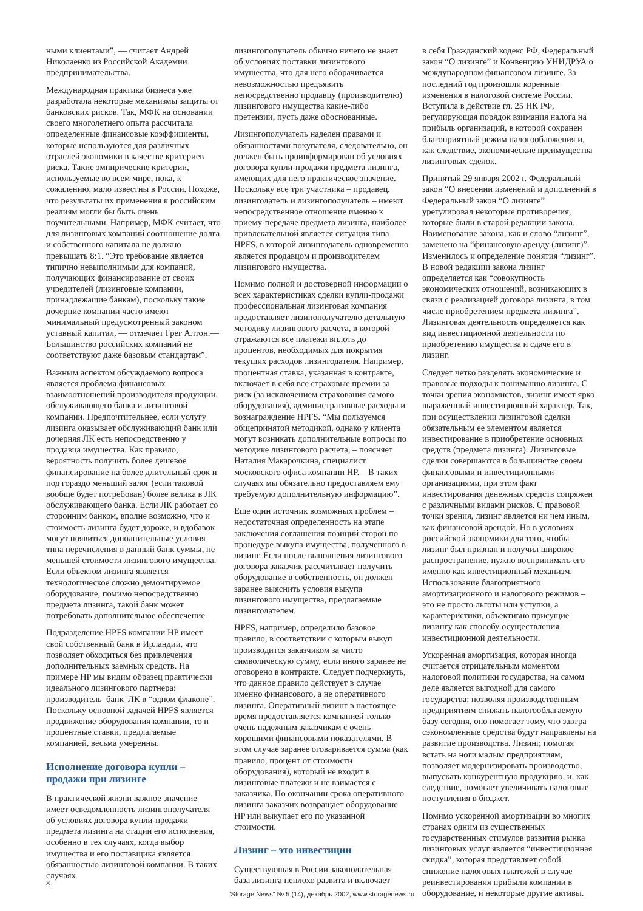ными клиентами”, — считает Андрей Николаенко из Российской Академии предпринимательства.
Международная практика бизнеса уже разработала некоторые механизмы защиты от банковских рисков. Так, МФК на основании своего многолетнего опыта рассчитала определенные финансовые коэффициенты, которые используются для различных отраслей экономики в качестве критериев риска. Такие эмпирические критерии, используемые во всем мире, пока, к сожалению, мало известны в России. Похоже, что результаты их применения к российским реалиям могли бы быть очень поучительными. Например, МФК считает, что для лизинговых компаний соотношение долга и собственного капитала не должно превышать 8:1. “Это требование является типично невыполнимым для компаний, получающих финансирование от своих учредителей (лизинговые компании, принадлежащие банкам), поскольку такие дочерние компании часто имеют минимальный предусмотренный законом уставный капитал, — отмечает Грег Алтон.— Большинство российских компаний не соответствуют даже базовым стандартам”.
Важным аспектом обсуждаемого вопроса является проблема финансовых взаимоотношений производителя продукции, обслуживающего банка и лизинговой компании. Предпочтительнее, если услугу лизинга оказывает обслуживающий банк или дочерняя ЛК есть непосредственно у продавца имущества. Как правило, вероятность получить более дешевое финансирование на более длительный срок и под гораздо меньший залог (если таковой вообще будет потребован) более велика в ЛК обслуживающего банка. Если ЛК работает со сторонним банком, вполне возможно, что и стоимость лизинга будет дороже, и вдобавок могут появиться дополнительные условия типа перечисления в данный банк суммы, не меньшей стоимости лизингового имущества. Если объектом лизинга является технологическое сложно демонтируемое оборудование, помимо непосредственно предмета лизинга, такой банк может потребовать дополнительное обеспечение.
Подразделение HPFS компании HP имеет свой собственный банк в Ирландии, что позволяет обходиться без привлечения дополнительных заемных средств. На примере HP мы видим образец практически идеального лизингового партнера: производитель–банк–ЛК в “одном флаконе”. Поскольку основной задачей HPFS является продвижение оборудования компании, то и процентные ставки, предлагаемые компанией, весьма умеренны.
Исполнение договора купли – продажи при лизинге
В практической жизни важное значение имеет осведомленность лизингополучателя об условиях договора купли-продажи предмета лизинга на стадии его исполнения, особенно в тех случаях, когда выбор имущества и его поставщика является обязанностью лизинговой компании. В таких случаях
лизингополучатель обычно ничего не знает об условиях поставки лизингового имущества, что для него оборачивается невозможностью предъявить непосредственно продавцу (производителю) лизингового имущества какие-либо претензии, пусть даже обоснованные.
Лизингополучатель наделен правами и обязанностями покупателя, следовательно, он должен быть проинформирован об условиях договора купли-продажи предмета лизинга, имеющих для него практическое значение. Поскольку все три участника – продавец, лизингодатель и лизингополучатель – имеют непосредственное отношение именно к приему-передаче предмета лизинга, наиболее привлекательной является ситуация типа HPFS, в которой лизингодатель одновременно является продавцом и производителем лизингового имущества.
Помимо полной и достоверной информации о всех характеристиках сделки купли-продажи профессиональная лизинговая компания предоставляет лизинополучателю детальную методику лизингового расчета, в которой отражаются все платежи вплоть до процентов, необходимых для покрытия текущих расходов лизингодателя. Например, процентная ставка, указанная в контракте, включает в себя все страховые премии за риск (за исключением страхования самого оборудования), административные расходы и вознаграждение HPFS. “Мы пользуемся общепринятой методикой, однако у клиента могут возникать дополнительные вопросы по методике лизингового расчета, – поясняет Наталия Макарочкина, специалист московского офиса компании HP. – В таких случаях мы обязательно предоставляем ему требуемую дополнительную информацию”.
Еще один источник возможных проблем – недостаточная определенность на этапе заключения соглашения позиций сторон по процедуре выкупа имущества, полученного в лизинг. Если после выполнения лизингового договора заказчик рассчитывает получить оборудование в собственность, он должен заранее выяснить условия выкупа лизингового имущества, предлагаемые лизингодателем.
HPFS, например, определило базовое правило, в соответствии с которым выкуп производится заказчиком за чисто символическую сумму, если иного заранее не оговорено в контракте. Следует подчеркнуть, что данное правило действует в случае именно финансового, а не оперативного лизинга. Оперативный лизинг в настоящее время предоставляется компанией только очень надежным заказчикам с очень хорошими финансовыми показателями. В этом случае заранее оговаривается сумма (как правило, процент от стоимости оборудования), который не входит в лизинговые платежи и не взимается с заказчика. По окончании срока оперативного лизинга заказчик возвращает оборудование HP или выкупает его по указанной стоимости.
Лизинг – это инвестиции
Существующая в России законодательная база лизинга неплохо развита и включает
в себя Гражданский кодекс РФ, Федеральный закон “О лизинге” и Конвенцию УНИДРУА о международном финансовом лизинге. За последний год произошли коренные изменения в налоговой системе России. Вступила в действие гл. 25 НК РФ, регулирующая порядок взимания налога на прибыль организаций, в которой сохранен благоприятный режим налогообложения и, как следствие, экономические преимущества лизинговых сделок.
Принятый 29 января 2002 г. Федеральный закон “О внесении изменений и дополнений в Федеральный закон “О лизинге” урегулировал некоторые противоречия, которые были в старой редакции закона. Наименование закона, как и слово “лизинг”, заменено на “финансовую аренду (лизинг)”. Изменилось и определение понятия “лизинг”. В новой редакции закона лизинг определяется как “совокупность экономических отношений, возникающих в связи с реализацией договора лизинга, в том числе приобретением предмета лизинга”. Лизинговая деятельность определяется как вид инвестиционной деятельности по приобретению имущества и сдаче его в лизинг.
Следует четко разделять экономические и правовые подходы к пониманию лизинга. С точки зрения экономистов, лизинг имеет ярко выраженный инвестиционный характер. Так, при осуществлении лизинговой сделки обязательным ее элементом является инвестирование в приобретение основных средств (предмета лизинга). Лизинговые сделки совершаются в большинстве своем финансовыми и инвестиционными организациями, при этом факт инвестирования денежных средств сопряжен с различными видами рисков. С правовой точки зрения, лизинг является ни чем иным, как финансовой арендой. Но в условиях российской экономики для того, чтобы лизинг был признан и получил широкое распространение, нужно воспринимать его именно как инвестиционный механизм. Использование благоприятного амортизационного и налогового режимов – это не просто льготы или уступки, а характеристики, объективно присущие лизингу как способу осуществления инвестиционной деятельности.
Ускоренная амортизация, которая иногда считается отрицательным моментом налоговой политики государства, на самом деле является выгодной для самого государства: позволяя производственным предприятиям снижать налогооблагаемую базу сегодня, оно помогает тому, что завтра сэкономленные средства будут направлены на развитие производства. Лизинг, помогая встать на ноги малым предприятиям, позволяет модернизировать производство, выпускать конкурентную продукцию, и, как следствие, помогает увеличивать налоговые поступления в бюджет.
Помимо ускоренной амортизации во многих странах одним из существенных государственных стимулов развития рынка лизинговых услуг является “инвестиционная скидка”, которая представляет собой снижение налоговых платежей в случае реинвестирования прибыли компании в оборудование, и некоторые другие активы.
8
“Storage News” № 5 (14), декабрь 2002, www.storagenews.ru